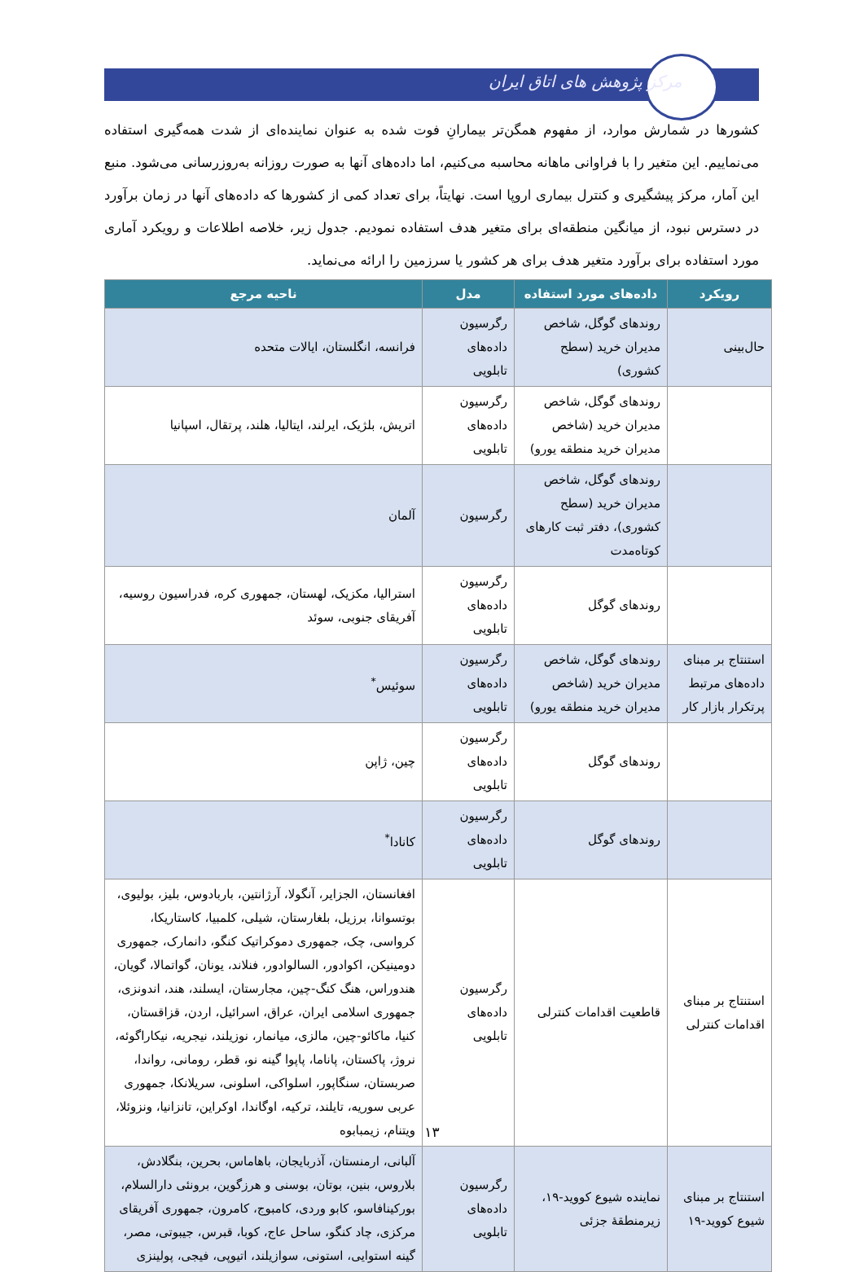مرکز پژوهش های اتاق ایران
کشورها در شمارش موارد، از مفهوم همگن‌تر بیمارانِ فوت شده به عنوان نماینده‌ای از شدت همه‌گیری استفاده می‌نماییم. این متغیر را با فراوانی ماهانه محاسبه می‌کنیم، اما داده‌های آنها به صورت روزانه به‌روزرسانی می‌شود. منبع این آمار، مرکز پیشگیری و کنترل بیماری اروپا است. نهایتاً، برای تعداد کمی از کشورها که داده‌های آنها در زمان برآورد در دسترس نبود، از میانگین منطقه‌ای برای متغیر هدف استفاده نمودیم. جدول زیر، خلاصه اطلاعات و رویکرد آماری مورد استفاده برای برآورد متغیر هدف برای هر کشور یا سرزمین را ارائه می‌نماید.
| رویکرد | داده‌های مورد استفاده | مدل | ناحیه مرجع |
| --- | --- | --- | --- |
| حال‌بینی | روندهای گوگل، شاخص مدیران خرید (سطح کشوری) | رگرسیون داده‌های تابلویی | فرانسه، انگلستان، ایالات متحده |
| | روندهای گوگل، شاخص مدیران خرید (شاخص مدیران خرید منطقه یورو) | رگرسیون داده‌های تابلویی | اتریش، بلژیک، ایرلند، ایتالیا، هلند، پرتقال، اسپانیا |
| | روندهای گوگل، شاخص مدیران خرید (سطح کشوری)، دفتر ثبت کارهای کوتاه‌مدت | رگرسیون | آلمان |
| | روندهای گوگل | رگرسیون داده‌های تابلویی | استرالیا، مکزیک، لهستان، جمهوری کره، فدراسیون روسیه، آفریقای جنوبی، سوئد |
| استنتاج بر مبنای داده‌های مرتبط پرتکرار بازار کار | روندهای گوگل، شاخص مدیران خرید (شاخص مدیران خرید منطقه یورو) | رگرسیون داده‌های تابلویی | سوئیس<sup>*</sup> |
| | روندهای گوگل | رگرسیون داده‌های تابلویی | چین، ژاپن |
| | روندهای گوگل | رگرسیون داده‌های تابلویی | کانادا<sup>*</sup> |
| استنتاج بر مبنای اقدامات کنترلی | قاطعیت اقدامات کنترلی | رگرسیون داده‌های تابلویی | افغانستان، الجزایر، آنگولا، آرژانتین، باربادوس، بلیز، بولیوی، بوتسوانا، برزیل، بلغارستان، شیلی، کلمبیا، کاستاریکا، کرواسی، چک، جمهوری دموکراتیک کنگو، دانمارک، جمهوری دومینیکن، اکوادور، السالوادور، فنلاند، یونان، گواتمالا، گویان، هندوراس، هنگ کنگ-چین، مجارستان، ایسلند، هند، اندونزی، جمهوری اسلامی ایران، عراق، اسرائیل، اردن، قزاقستان، کنیا، ماکائو-چین، مالزی، میانمار، نوزیلند، نیجریه، نیکاراگوئه، نروژ، پاکستان، پاناما، پاپوا گینه نو، قطر، رومانی، رواندا، صربستان، سنگاپور، اسلواکی، اسلونی، سریلانکا، جمهوری عربی سوریه، تایلند، ترکیه، اوگاندا، اوکراین، تانزانیا، ونزوئلا، ویتنام، زیمبابوه |
| استنتاج بر مبنای شیوع کووید-۱۹ | نماینده شیوع کووید-۱۹، زیرمنطقهٔ جزئی | رگرسیون داده‌های تابلویی | آلبانی، ارمنستان، آذربایجان، باهاماس، بحرین، بنگلادش، بلاروس، بنین، بوتان، بوسنی و هرزگوین، برونئی دارالسلام، بورکینافاسو، کابو وردی، کامبوج، کامرون، جمهوری آفریقای مرکزی، چاد کنگو، ساحل عاج، کوبا، قبرس، جیبوتی، مصر، گینه استوایی، استونی، سوازیلند، اتیوپی، فیجی، پولینزی |
۱۳